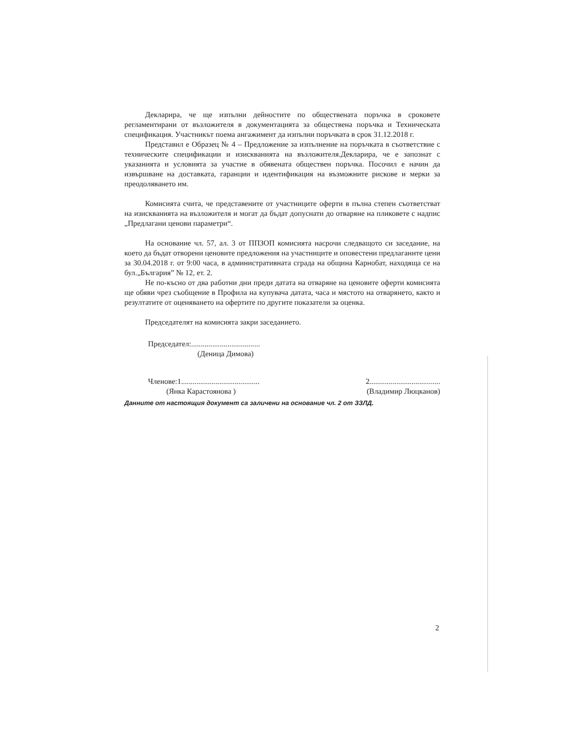Декларира, че ще изпълни дейностите по обществената поръчка в сроковете регламентирани от възложителя в документацията за обществена поръчка и Техническата спецификация. Участникът поема ангажимент да изпълни поръчката в срок 31.12.2018 г.
Представил е Образец № 4 – Предложение за изпълнение на поръчката в съответствие с техническите спецификации и изискванията на възложителя.Декларира, че е запознат с указанията и условията за участие в обявената обществен поръчка. Посочил е начин да извършване на доставката, гаранции и идентификация на възможните рискове и мерки за преодоляването им.
Комисията счита, че представените от участниците оферти в пълна степен съответстват на изискванията на възложителя и могат да бъдат допуснати до отваряне на пликовете с надпис „Предлагани ценови параметри“.
На основание чл. 57, ал. 3 от ППЗОП комисията насрочи следващото си заседание, на което да бъдат отворени ценовите предложения на участниците и оповестени предлаганите цени за 30.04.2018 г. от 9:00 часа, в административната сграда на община Карнобат, находяща се на бул.„България” № 12, ет. 2.
Не по-късно от два работни дни преди датата на отваряне на ценовите оферти комисията ще обяви чрез съобщение в Профила на купувача датата, часа и мястото на отварянето, както и резултатите от оценяването на офертите по другите показатели за оценка.
Председателят на комисията закри заседанието.
Председател:....................................
(Деница Димова)
Членове:1......................................... 2.....................................
(Янка Карастоянова ) (Владимир Люцканов)
Данните от настоящия документ са заличени на основание чл. 2 от ЗЗЛД.
2